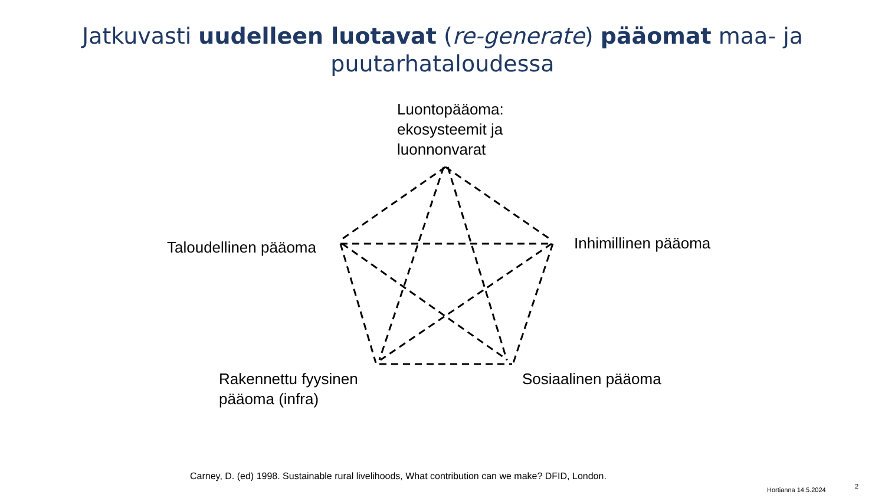Jatkuvasti uudelleen luotavat (re-generate) pääomat maa- ja
puutarhataloudessa
Luontopääoma:
ekosysteemit ja
luonnonvarat
Taloudellinen pääoma Inhimillinen pääoma
Rakennettu fyysinen
pääoma (infra)
Sosiaalinen pääoma
Carney, D. (ed) 1998. Sustainable rural livelihoods, What contribution can we make? DFID, London.
Hortianna 14.5.2024 2